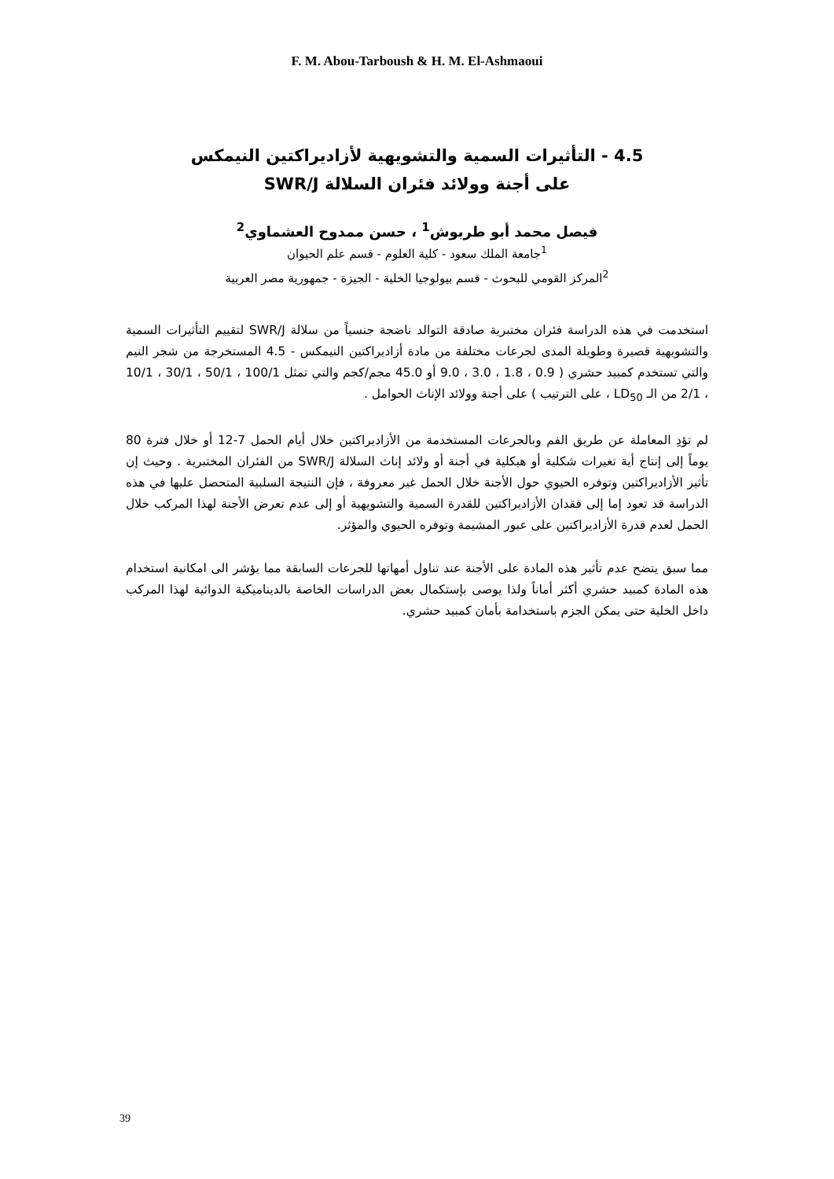F. M. Abou-Tarboush & H. M. El-Ashmaoui
4.5 - التأثيرات السمية والتشويهية لأزاديراكتين النيمكس
على أجنة وولائد فئران السلالة SWR/J
فيصل محمد أبو طربوش<sup>1</sup> ، حسن ممدوح العشماوي<sup>2</sup>
<sup>1</sup> جامعة الملك سعود - كلية العلوم - قسم علم الحيوان
<sup>2</sup> المركز القومي للبحوث - قسم بيولوجيا الخلية - الجيزة - جمهورية مصر العربية
استخدمت في هذه الدراسة فئران مختبرية صادقة التوالد ناضجة جنسياً من سلالة SWR/J لتقييم التأثيرات السمية والتشويهية قصيرة وطويلة المدى لجرعات مختلفة من مادة أزاديراكتين النيمكس - 4.5 المستخرجة من شجر النيم والتي تستخدم كمبيد حشري ( 0.9 ، 1.8 ، 3.0 ، 9.0 أو 45.0 مجم/كجم والتي تمثل 100/1 ، 50/1 ، 30/1 ، 10/1 ، 2/1 من الـ LD<sub>50</sub> ، على الترتيب ) على أجنة وولائد الإناث الحوامل .
لم تؤدِ المعاملة عن طريق الفم وبالجرعات المستخدمة من الأزاديراكتين خلال أيام الحمل 7-12 أو خلال فترة 80 يوماً إلى إنتاج أية تغيرات شكلية أو هيكلية في أجنة أو ولائد إناث السلالة SWR/J من الفئران المختبرية . وحيث إن تأثير الأزاديراكتين وتوفره الحيوي حول الأجنة خلال الحمل غير معروفة ، فإن النتيجة السلبية المتحصل عليها في هذه الدراسة قد تعود إما إلى فقدان الأزاديراكتين للقدرة السمية والتشويهية أو إلى عدم تعرض الأجنة لهذا المركب خلال الحمل لعدم قدرة الأزاديراكتين على عبور المشيمة وتوفره الحيوي والمؤثر.
مما سبق يتضح عدم تأثير هذه المادة على الأجنة عند تناول أمهاتها للجرعات السابقة مما يؤشر الى امكانية استخدام هذه المادة كمبيد حشري أكثر أماناً ولذا يوصى بإستكمال بعض الدراسات الخاصة بالديناميكية الدوائية لهذا المركب داخل الخلية حتى يمكن الجزم باستخدامة بأمان كمبيد حشري.
39